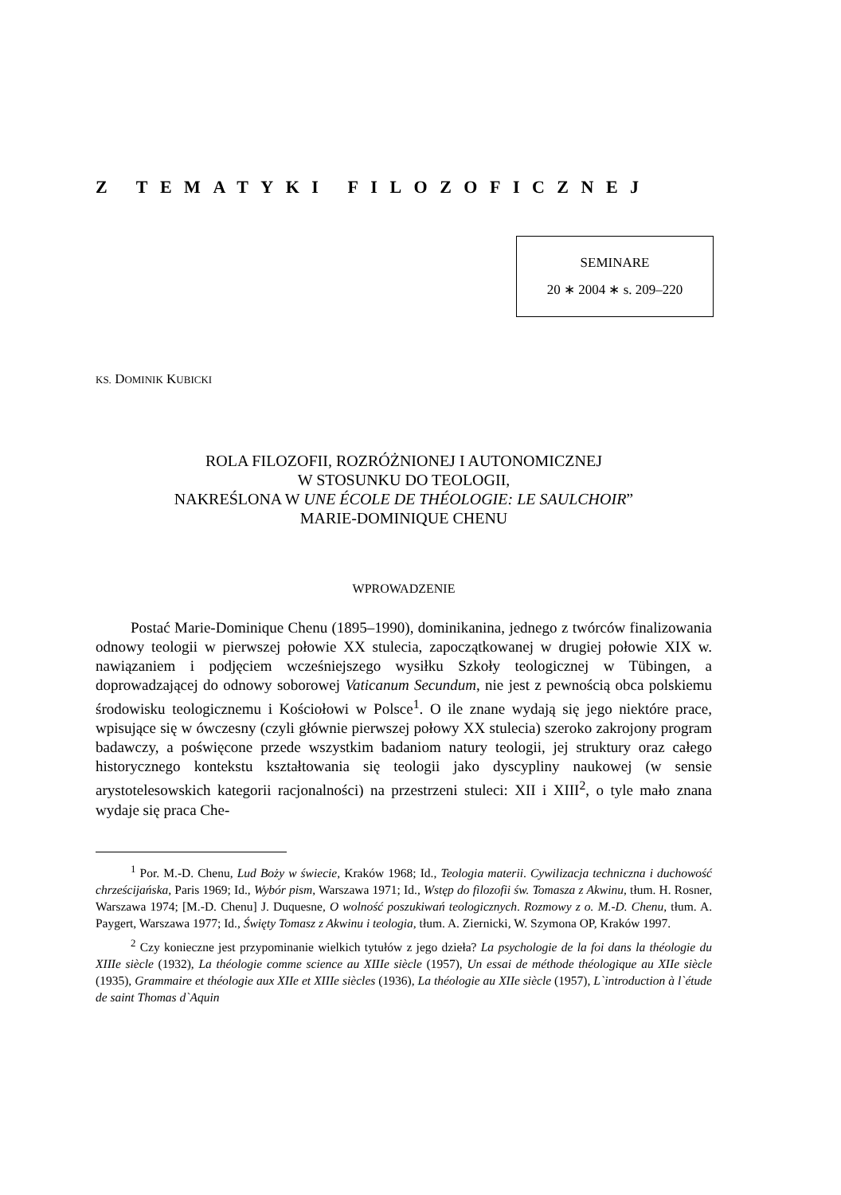Z TEMATYKI FILOZOFICZNEJ
SEMINARE
20 ∗ 2004 ∗ s. 209–220
KS. DOMINIK KUBICKI
ROLA FILOZOFII, ROZRÓŻNIONEJ I AUTONOMICZNEJ
W STOSUNKU DO TEOLOGII,
NAKREŚLONA W UNE ÉCOLE DE THÉOLOGIE: LE SAULCHOIR”
MARIE-DOMINIQUE CHENU
WPROWADZENIE
Postać Marie-Dominique Chenu (1895–1990), dominikanina, jednego z twórców finalizowania odnowy teologii w pierwszej połowie XX stulecia, zapoczątkowanej w drugiej połowie XIX w. nawiązaniem i podjęciem wcześniejszego wysiłku Szkoły teologicznej w Tübingen, a doprowadzającej do odnowy soborowej Vaticanum Secundum, nie jest z pewnością obca polskiemu środowisku teologicznemu i Kościołowi w Polsce<sup>1</sup>. O ile znane wydają się jego niektóre prace, wpisujące się w ówczesny (czyli głównie pierwszej połowy XX stulecia) szeroko zakrojony program badawczy, a poświęcone przede wszystkim badaniom natury teologii, jej struktury oraz całego historycznego kontekstu kształtowania się teologii jako dyscypliny naukowej (w sensie arystotelesowskich kategorii racjonalności) na przestrzeni stuleci: XII i XIII<sup>2</sup>, o tyle mało znana wydaje się praca Che-
<sup>1</sup> Por. M.-D. Chenu, Lud Boży w świecie, Kraków 1968; Id., Teologia materii. Cywilizacja techniczna i duchowość chrześcijańska, Paris 1969; Id., Wybór pism, Warszawa 1971; Id., Wstęp do filozofii św. Tomasza z Akwinu, tłum. H. Rosner, Warszawa 1974; [M.-D. Chenu] J. Duquesne, O wolność poszukiwań teologicznych. Rozmowy z o. M.-D. Chenu, tłum. A. Paygert, Warszawa 1977; Id., Święty Tomasz z Akwinu i teologia, tłum. A. Ziernicki, W. Szymona OP, Kraków 1997.
<sup>2</sup> Czy konieczne jest przypominanie wielkich tytułów z jego dzieła? La psychologie de la foi dans la théologie du XIIIe siècle (1932), La théologie comme science au XIIIe siècle (1957), Un essai de méthode théologique au XIIe siècle (1935), Grammaire et théologie aux XIIe et XIIIe siècles (1936), La théologie au XIIe siècle (1957), L`introduction à l`étude de saint Thomas d`Aquin